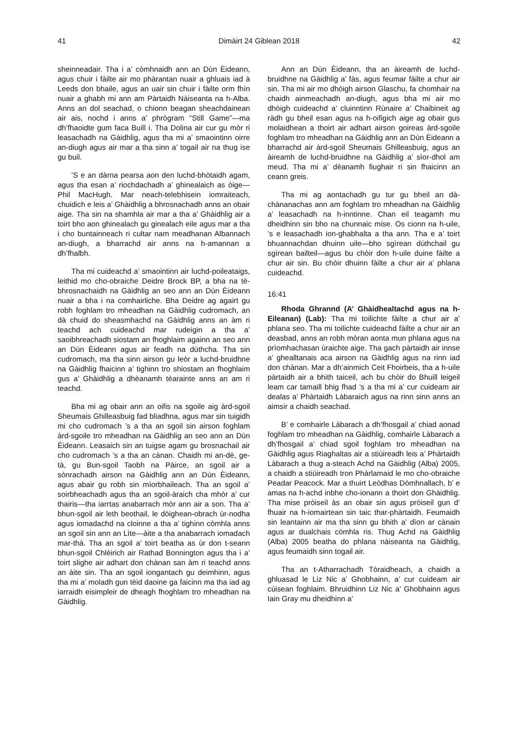41 Dimàirt 24 Giblean 2018 42
sheinneadair. Tha i a’ còmhnaidh ann an Dùn Èideann, agus chuir i fàilte air mo phàrantan nuair a ghluais iad à Leeds don bhaile, agus an uair sin chuir i fàilte orm fhìn nuair a ghabh mi ann am Pàrtaidh Nàiseanta na h-Alba. Anns an dol seachad, o chionn beagan sheachdainean air ais, nochd i anns a’ phrògram “Still Game”—ma dh’fhaoidte gum faca Buill i. Tha Dolina air cur gu mòr ri leasachadh na Gàidhlig, agus tha mi a’ smaointinn oirre an-diugh agus air mar a tha sinn a’ togail air na thug ise gu buil.
’S e an dàrna pearsa aon den luchd-bhòtaidh agam, agus tha esan a’ riochdachadh a’ ghinealaich as òige—Phil MacHugh. Mar neach-telebhisein iomraiteach, chuidich e leis a’ Ghàidhlig a bhrosnachadh anns an obair aige. Tha sin na shamhla air mar a tha a’ Ghàidhlig air a toirt bho aon ghinealach gu ginealach eile agus mar a tha i cho buntainneach ri cultar nam meadhanan Albannach an-diugh, a bharrachd air anns na h-amannan a dh’fhalbh.
Tha mi cuideachd a’ smaointinn air luchd-poileataigs, leithid mo cho-obraiche Deidre Brock BP, a bha na tè-bhrosnachaidh na Gàidhlig an seo ann an Dùn Èideann nuair a bha i na comhairliche. Bha Deidre ag agairt gu robh foghlam tro mheadhan na Gàidhlig cudromach, an dà chuid do sheasmhachd na Gàidhlig anns an àm ri teachd ach cuideachd mar rudeigin a tha a’ saoibhreachadh siostam an fhoghlaim againn an seo ann an Dùn Èideann agus air feadh na dùthcha. Tha sin cudromach, ma tha sinn airson gu leòr a luchd-bruidhne na Gàidhlig fhaicinn a’ tighinn tro shiostam an fhoghlaim gus a’ Ghàidhlig a dhèanamh tèarainte anns an am ri teachd.
Bha mi ag obair ann an oifis na sgoile aig àrd-sgoil Sheumais Ghilleasbuig fad bliadhna, agus mar sin tuigidh mi cho cudromach ’s a tha an sgoil sin airson foghlam àrd-sgoile tro mheadhan na Gàidhlig an seo ann an Dùn Èideann. Leasaich sin an tuigse agam gu brosnachail air cho cudromach ’s a tha an cànan. Chaidh mi an-dè, ge-tà, gu Bun-sgoil Taobh na Pàirce, an sgoil air a sònrachadh airson na Gàidhlig ann an Dùn Èideann, agus abair gu robh sin mìorbhaileach. Tha an sgoil a’ soirbheachadh agus tha an sgoil-àraich cha mhòr a’ cur thairis—tha iarrtas anabarrach mòr ann air a son. Tha a’ bhun-sgoil air leth beothail, le dòighean-obrach ùr-nodha agus iomadachd na cloinne a tha a’ tighinn còmhla anns an sgoil sin ann an Lìte—àite a tha anabarrach iomadach mar-thà. Tha an sgoil a’ toirt beatha as ùr don t-seann bhun-sgoil Chlèirich air Rathad Bonnington agus tha i a’ toirt slighe air adhart don chànan san àm ri teachd anns an àite sin. Tha an sgoil iongantach gu deimhinn, agus tha mi a’ moladh gun tèid daoine ga faicinn ma tha iad ag iarraidh eisimpleir de dheagh fhoghlam tro mheadhan na Gàidhlig.
Ann an Dùn Èideann, tha an àireamh de luchd-bruidhne na Gàidhlig a’ fàs, agus feumar fàilte a chur air sin. Tha mi air mo dhòigh airson Glaschu, fa chomhair na chaidh ainmeachadh an-diugh, agus bha mi air mo dhòigh cuideachd a’ cluinntinn Rùnaire a’ Chaibineit ag ràdh gu bheil esan agus na h-oifigich aige ag obair gus molaidhean a thoirt air adhart airson goireas àrd-sgoile foghlam tro mheadhan na Gàidhlig ann an Dùn Èideann a bharrachd air àrd-sgoil Sheumais Ghilleasbuig, agus an àireamh de luchd-bruidhne na Gàidhlig a’ sìor-dhol am meud. Tha mi a’ dèanamh fiughair ri sin fhaicinn an ceann greis.
Tha mi ag aontachadh gu tur gu bheil an dà-chànanachas ann am foghlam tro mheadhan na Gàidhlig a’ leasachadh na h-inntinne. Chan eil teagamh mu dheidhinn sin bho na chunnaic mise. Os cionn na h-uile, ’s e leasachadh ion-ghabhalta a tha ann. Tha e a’ toirt bhuannachdan dhuinn uile—bho sgìrean dùthchail gu sgìrean bailteil—agus bu chòir don h-uile duine fàilte a chur air sin. Bu chòir dhuinn fàilte a chur air a’ phlana cuideachd.
16:41
Rhoda Ghrannd (A’ Ghàidhealtachd agus na h-Eileanan) (Lab): Tha mi toilichte fàilte a chur air a’ phlana seo. Tha mi toilichte cuideachd fàilte a chur air an deasbad, anns an robh mòran aonta mun phlana agus na prìomhachasan ùraichte aige. Tha gach pàrtaidh air innse a’ ghealltanais aca airson na Gàidhlig agus na rinn iad don chànan. Mar a dh’ainmich Ceit Fhoirbeis, tha a h-uile pàrtaidh air a bhith taiceil, ach bu chòir do Bhuill leigeil leam car tamaill bhig fhad ’s a tha mi a’ cur cuideam air dealas a’ Phàrtaidh Làbaraich agus na rinn sinn anns an aimsir a chaidh seachad.
B’ e comhairle Làbarach a dh’fhosgail a’ chiad aonad foghlam tro mheadhan na Gàidhlig, comhairle Làbarach a dh’fhosgail a’ chiad sgoil foghlam tro mheadhan na Gàidhlig agus Riaghaltas air a stiùireadh leis a’ Phàrtaidh Làbarach a thug a-steach Achd na Gàidhlig (Alba) 2005, a chaidh a stiùireadh tron Phàrlamaid le mo cho-obraiche Peadar Peacock. Mar a thuirt Leòdhas Dòmhnallach, b’ e amas na h-achd inbhe cho-ionann a thoirt don Ghàidhlig. Tha mise pròiseil às an obair sin agus pròiseil gun d’ fhuair na h-iomairtean sin taic thar-phàrtaidh. Feumaidh sin leantainn air ma tha sinn gu bhith a’ dìon ar cànain agus ar dualchais còmhla ris. Thug Achd na Gàidhlig (Alba) 2005 beatha do phlana nàiseanta na Gàidhlig, agus feumaidh sinn togail air.
Tha an t-Atharrachadh Tòraidheach, a chaidh a ghluasad le Liz Nic a’ Ghobhainn, a’ cur cuideam air cùisean foghlaim. Bhruidhinn Liz Nic a’ Ghobhainn agus Iain Gray mu dheidhinn a’